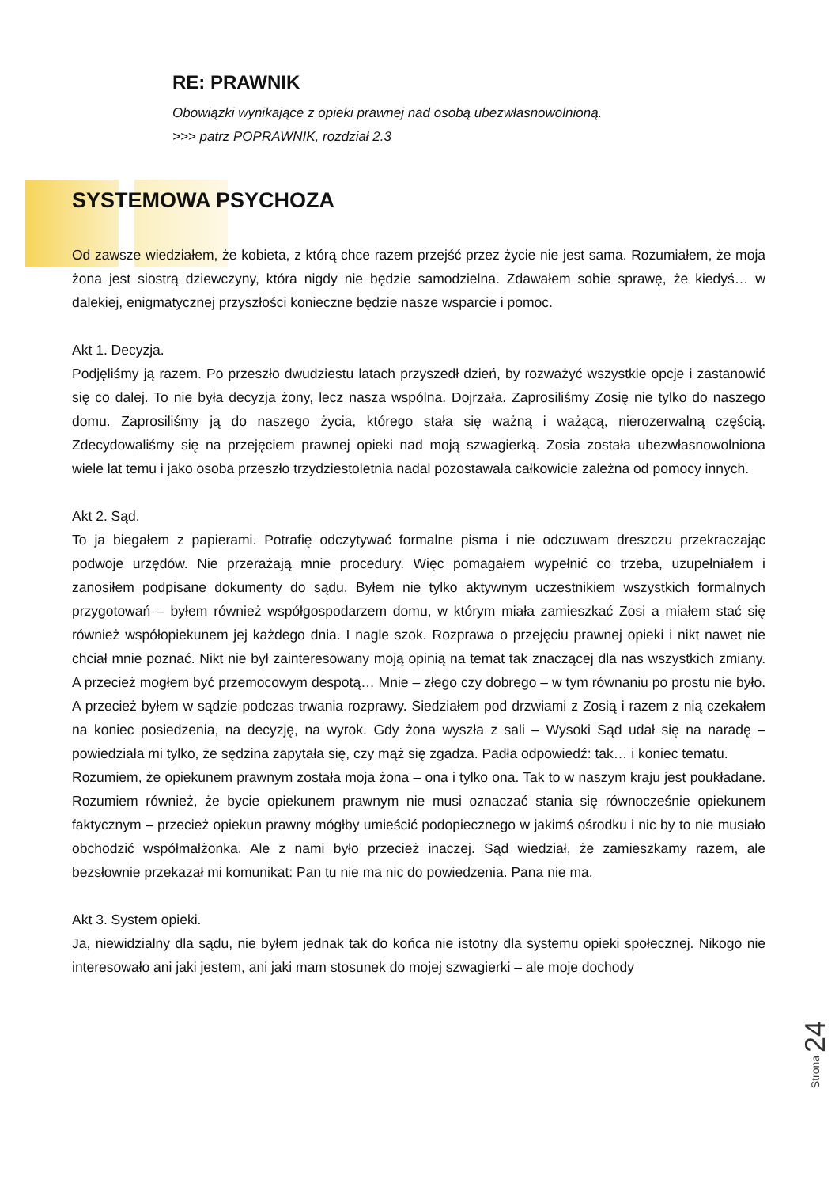RE: PRAWNIK
Obowiązki wynikające z opieki prawnej nad osobą ubezwłasnowolnioną.
>>> patrz POPRAWNIK, rozdział 2.3
SYSTEMOWA PSYCHOZA
Od zawsze wiedziałem, że kobieta, z którą chce razem przejść przez życie nie jest sama. Rozumiałem, że moja żona jest siostrą dziewczyny, która nigdy nie będzie samodzielna. Zdawałem sobie sprawę, że kiedyś… w dalekiej, enigmatycznej przyszłości konieczne będzie nasze wsparcie i pomoc.
Akt 1. Decyzja.
Podjęliśmy ją razem. Po przeszło dwudziestu latach przyszedł dzień, by rozważyć wszystkie opcje i zastanowić się co dalej. To nie była decyzja żony, lecz nasza wspólna. Dojrzała. Zaprosiliśmy Zosię nie tylko do naszego domu. Zaprosiliśmy ją do naszego życia, którego stała się ważną i ważącą, nierozerwalną częścią. Zdecydowaliśmy się na przejęciem prawnej opieki nad moją szwagierką. Zosia została ubezwłasnowolniona wiele lat temu i jako osoba przeszło trzydziestoletnia nadal pozostawała całkowicie zależna od pomocy innych.
Akt 2. Sąd.
To ja biegałem z papierami. Potrafię odczytywać formalne pisma i nie odczuwam dreszczu przekraczając podwoje urzędów. Nie przerażają mnie procedury. Więc pomagałem wypełnić co trzeba, uzupełniałem i zanosiłem podpisane dokumenty do sądu. Byłem nie tylko aktywnym uczestnikiem wszystkich formalnych przygotowań – byłem również współgospodarzem domu, w którym miała zamieszkać Zosi a miałem stać się również współopiekunem jej każdego dnia. I nagle szok. Rozprawa o przejęciu prawnej opieki i nikt nawet nie chciał mnie poznać. Nikt nie był zainteresowany moją opinią na temat tak znaczącej dla nas wszystkich zmiany. A przecież mogłem być przemocowym despotą… Mnie – złego czy dobrego – w tym równaniu po prostu nie było. A przecież byłem w sądzie podczas trwania rozprawy. Siedziałem pod drzwiami z Zosią i razem z nią czekałem na koniec posiedzenia, na decyzję, na wyrok. Gdy żona wyszła z sali – Wysoki Sąd udał się na naradę – powiedziała mi tylko, że sędzina zapytała się, czy mąż się zgadza. Padła odpowiedź: tak… i koniec tematu.
Rozumiem, że opiekunem prawnym została moja żona – ona i tylko ona. Tak to w naszym kraju jest poukładane. Rozumiem również, że bycie opiekunem prawnym nie musi oznaczać stania się równocześnie opiekunem faktycznym – przecież opiekun prawny mógłby umieścić podopiecznego w jakimś ośrodku i nic by to nie musiało obchodzić współmałżonka. Ale z nami było przecież inaczej. Sąd wiedział, że zamieszkamy razem, ale bezsłownie przekazał mi komunikat: Pan tu nie ma nic do powiedzenia. Pana nie ma.
Akt 3. System opieki.
Ja, niewidzialny dla sądu, nie byłem jednak tak do końca nie istotny dla systemu opieki społecznej. Nikogo nie interesowało ani jaki jestem, ani jaki mam stosunek do mojej szwagierki – ale moje dochody
Strona 24